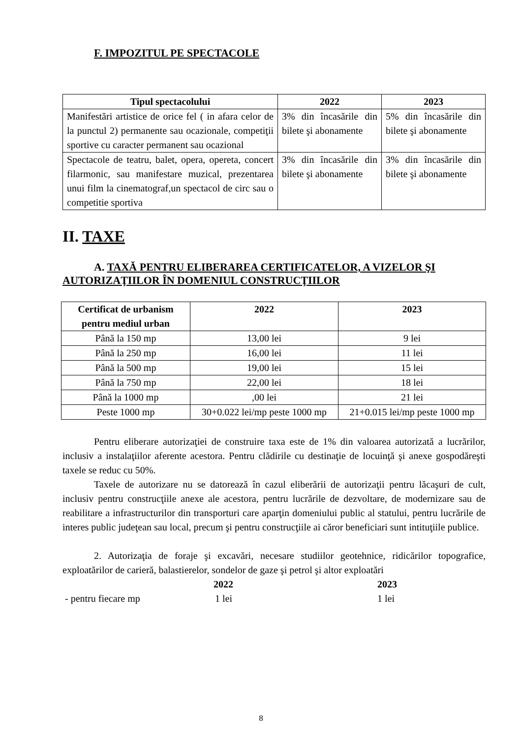F. IMPOZITUL PE SPECTACOLE
| Tipul spectacolului | 2022 | 2023 |
| --- | --- | --- |
| Manifestări artistice de orice fel ( in afara celor de la punctul 2) permanente sau ocazionale, competiţii sportive cu caracter permanent sau ocazional | 3% din încasările din bilete şi abonamente | 5% din încasările din bilete şi abonamente |
| Spectacole de teatru, balet, opera, opereta, concert filarmonic, sau manifestare muzical, prezentarea unui film la cinematograf,un spectacol de circ sau o competitie sportiva | 3% din încasările din bilete şi abonamente | 3% din încasările din bilete şi abonamente |
II. TAXE
A. TAXĂ PENTRU ELIBERAREA CERTIFICATELOR, A VIZELOR ŞI AUTORIZAŢIILOR ÎN DOMENIUL CONSTRUCŢIILOR
| Certificat de urbanism pentru mediul urban | 2022 | 2023 |
| --- | --- | --- |
| Până la 150 mp | 13,00 lei | 9 lei |
| Până la 250 mp | 16,00 lei | 11 lei |
| Până la 500 mp | 19,00 lei | 15 lei |
| Până la 750 mp | 22,00 lei | 18 lei |
| Până la 1000 mp | ,00 lei | 21 lei |
| Peste 1000 mp | 30+0.022 lei/mp peste 1000 mp | 21+0.015 lei/mp peste 1000 mp |
Pentru eliberare autorizaţiei de construire taxa este de 1% din valoarea autorizată a lucrărilor, inclusiv a instalaţiilor aferente acestora. Pentru clădirile cu destinaţie de locuinţă şi anexe gospodăreşti taxele se reduc cu 50%.
Taxele de autorizare nu se datorează în cazul eliberării de autorizaţii pentru lăcaşuri de cult, inclusiv pentru construcţiile anexe ale acestora, pentru lucrările de dezvoltare, de modernizare sau de reabilitare a infrastructurilor din transporturi care aparţin domeniului public al statului, pentru lucrările de interes public judeţean sau local, precum şi pentru construcţiile ai căror beneficiari sunt intituţiile publice.
2. Autorizaţia de foraje şi excavări, necesare studiilor geotehnice, ridicărilor topografice, exploatărilor de carieră, balastierelor, sondelor de gaze şi petrol şi altor exploatări
2022 2023
- pentru fiecare mp 1 lei 1 lei
8